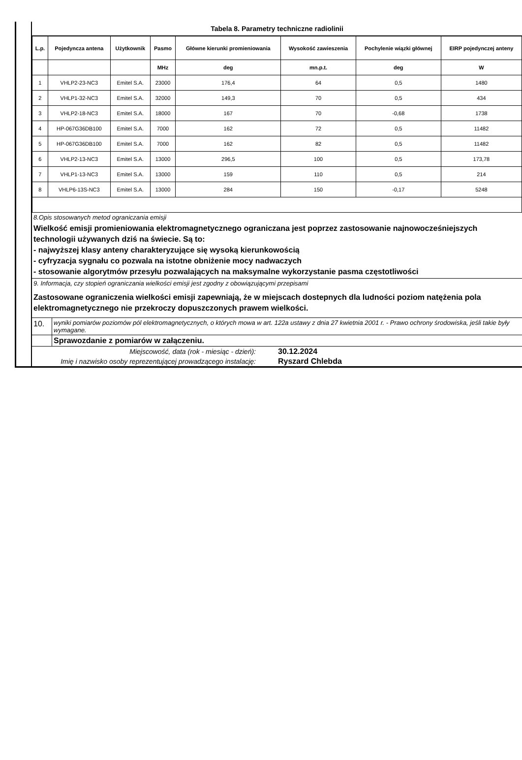Tabela 8. Parametry techniczne radiolinii
| L.p. | Pojedyncza antena | Użytkownik | Pasmo | Główne kierunki promieniowania | Wysokość zawieszenia | Pochylenie wiązki głównej | EIRP pojedynczej anteny |
| --- | --- | --- | --- | --- | --- | --- | --- |
| | | | MHz | deg | mn.p.t. | deg | W |
| 1 | VHLP2-23-NC3 | Emitel S.A. | 23000 | 176,4 | 64 | 0,5 | 1480 |
| 2 | VHLP1-32-NC3 | Emitel S.A. | 32000 | 149,3 | 70 | 0,5 | 434 |
| 3 | VHLP2-18-NC3 | Emitel S.A. | 18000 | 167 | 70 | -0,68 | 1738 |
| 4 | HP-067G36DB100 | Emitel S.A. | 7000 | 162 | 72 | 0,5 | 11482 |
| 5 | HP-067G36DB100 | Emitel S.A. | 7000 | 162 | 82 | 0,5 | 11482 |
| 6 | VHLP2-13-NC3 | Emitel S.A. | 13000 | 296,5 | 100 | 0,5 | 173,78 |
| 7 | VHLP1-13-NC3 | Emitel S.A. | 13000 | 159 | 110 | 0,5 | 214 |
| 8 | VHLP6-13S-NC3 | Emitel S.A. | 13000 | 284 | 150 | -0,17 | 5248 |
8.Opis stosowanych metod ograniczania emisji
Wielkość emisji promieniowania elektromagnetycznego ograniczana jest poprzez zastosowanie najnowocześniejszych technologii używanych dziś na świecie. Są to:
- najwyższej klasy anteny charakteryzujące się wysoką kierunkowością
- cyfryzacja sygnału co pozwala na istotne obniżenie mocy nadwaczych
- stosowanie algorytmów przesyłu pozwalających na maksymalne wykorzystanie pasma częstotliwości
9. Informacja, czy stopień ograniczania wielkości emisji jest zgodny z obowiązującymi przepisami
Zastosowane ograniczenia wielkości emisji zapewniają, że w miejscach dostepnych dla ludności poziom natężenia pola elektromagnetycznego nie przekroczy dopuszczonych prawem wielkości.
10.
wyniki pomiarów poziomów pól elektromagnetycznych, o których mowa w art. 122a ustawy z dnia 27 kwietnia 2001 r. - Prawo ochrony środowiska, jeśli takie były wymagane.
Sprawozdanie z pomiarów w załączeniu.
Miejscowość, data (rok - miesiąc - dzień):
30.12.2024
Imię i nazwisko osoby reprezentującej prowadzącego instalację:
Ryszard Chlebda